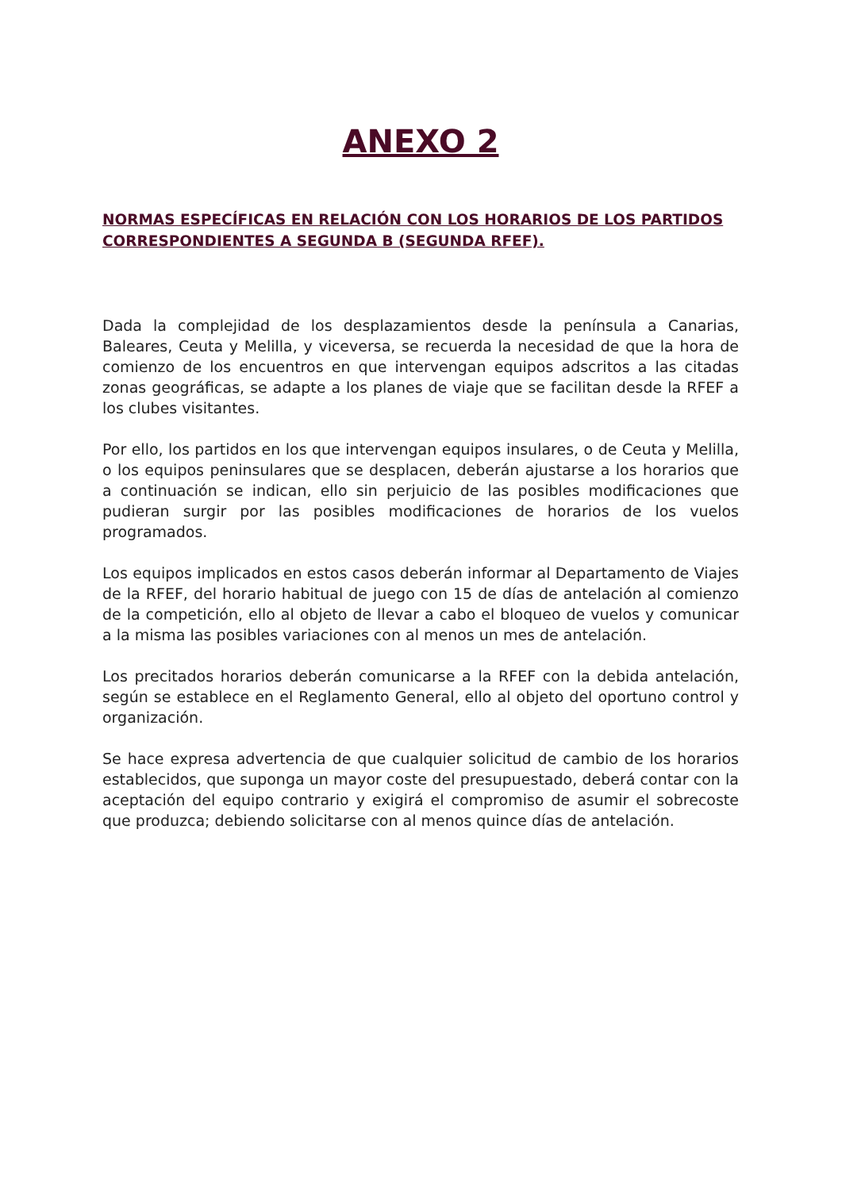ANEXO 2
NORMAS ESPECÍFICAS EN RELACIÓN CON LOS HORARIOS DE LOS PARTIDOS CORRESPONDIENTES A SEGUNDA B (SEGUNDA RFEF).
Dada la complejidad de los desplazamientos desde la península a Canarias, Baleares, Ceuta y Melilla, y viceversa, se recuerda la necesidad de que la hora de comienzo de los encuentros en que intervengan equipos adscritos a las citadas zonas geográficas, se adapte a los planes de viaje que se facilitan desde la RFEF a los clubes visitantes.
Por ello, los partidos en los que intervengan equipos insulares, o de Ceuta y Melilla, o los equipos peninsulares que se desplacen, deberán ajustarse a los horarios que a continuación se indican, ello sin perjuicio de las posibles modificaciones que pudieran surgir por las posibles modificaciones de horarios de los vuelos programados.
Los equipos implicados en estos casos deberán informar al Departamento de Viajes de la RFEF, del horario habitual de juego con 15 de días de antelación al comienzo de la competición, ello al objeto de llevar a cabo el bloqueo de vuelos y comunicar a la misma las posibles variaciones con al menos un mes de antelación.
Los precitados horarios deberán comunicarse a la RFEF con la debida antelación, según se establece en el Reglamento General, ello al objeto del oportuno control y organización.
Se hace expresa advertencia de que cualquier solicitud de cambio de los horarios establecidos, que suponga un mayor coste del presupuestado, deberá contar con la aceptación del equipo contrario y exigirá el compromiso de asumir el sobrecoste que produzca; debiendo solicitarse con al menos quince días de antelación.